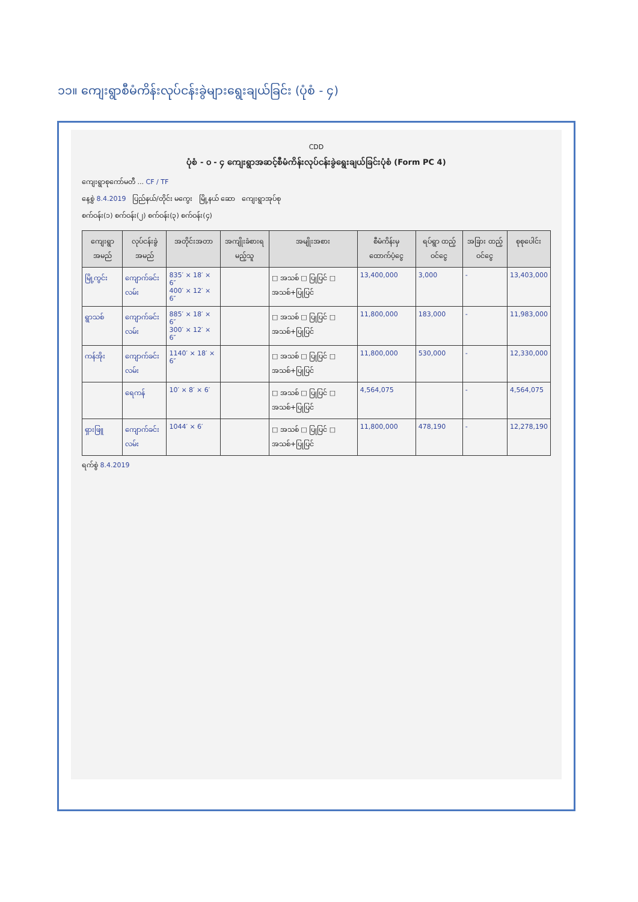၁၁။ ကျေးရွာစီမံကိန်းလုပ်ငန်းခွဲများရွေးချယ်ခြင်း (ပုံစံ - ၄)
CDD
ပုံစံ - ၀ - ၄ ကျေးရွာအဆင့်စီမံကိန်းလုပ်ငန်းခွဲရွေးချယ်ခြင်းပုံစံ (Form PC 4)
ကျေးရွာစုကော်မတီ ... CF / TF
နေ့စွဲ 8.4.2019 ပြည်နယ်/တိုင်း မကွေး မြို့နယ် ဆော ကျေးရွာအုပ်စု
စက်ဝန်း(၁) စက်ဝန်း(၂) စက်ဝန်း(၃) စက်ဝန်း(၄)
| ကျေးရွာအမည် | လုပ်ငန်းခွဲအမည် | အတိုင်းအတာ | အကျိုးခံစားရမည့်သူ | အမျိုးအစား | စီမံကိန်းမှ ထောက်ပံ့ငွေ | ရပ်ရွာ ထည့်ဝင်ငွေ | အခြား ထည့်ဝင်ငွေ | စုစုပေါင်း |
| --- | --- | --- | --- | --- | --- | --- | --- | --- |
| မြို့ကွင်း | ကျောက်ခင်းလမ်း | 835′ × 18′ × 6″ 400′ × 12′ × 6″ | | □ အသစ် □ ပြုပြင် □ အသစ်+ပြုပြင် | 13,400,000 | 3,000 | - | 13,403,000 |
| ရွာသစ် | ကျောက်ခင်းလမ်း | 885′ × 18′ × 6″ 300′ × 12′ × 6″ | | □ အသစ် □ ပြုပြင် □ အသစ်+ပြုပြင် | 11,800,000 | 183,000 | - | 11,983,000 |
| ကန်အိုး | ကျောက်ခင်းလမ်း | 1140′ × 18′ × 6″ | | □ အသစ် □ ပြုပြင် □ အသစ်+ပြုပြင် | 11,800,000 | 530,000 | - | 12,330,000 |
| | ရေကန် | 10′ × 8′ × 6′ | | □ အသစ် □ ပြုပြင် □ အသစ်+ပြုပြင် | 4,564,075 | | - | 4,564,075 |
| ရှားဖြူ | ကျောက်ခင်းလမ်း | 1044′ × 6′ | | □ အသစ် □ ပြုပြင် □ အသစ်+ပြုပြင် | 11,800,000 | 478,190 | - | 12,278,190 |
ရက်စွဲ 8.4.2019